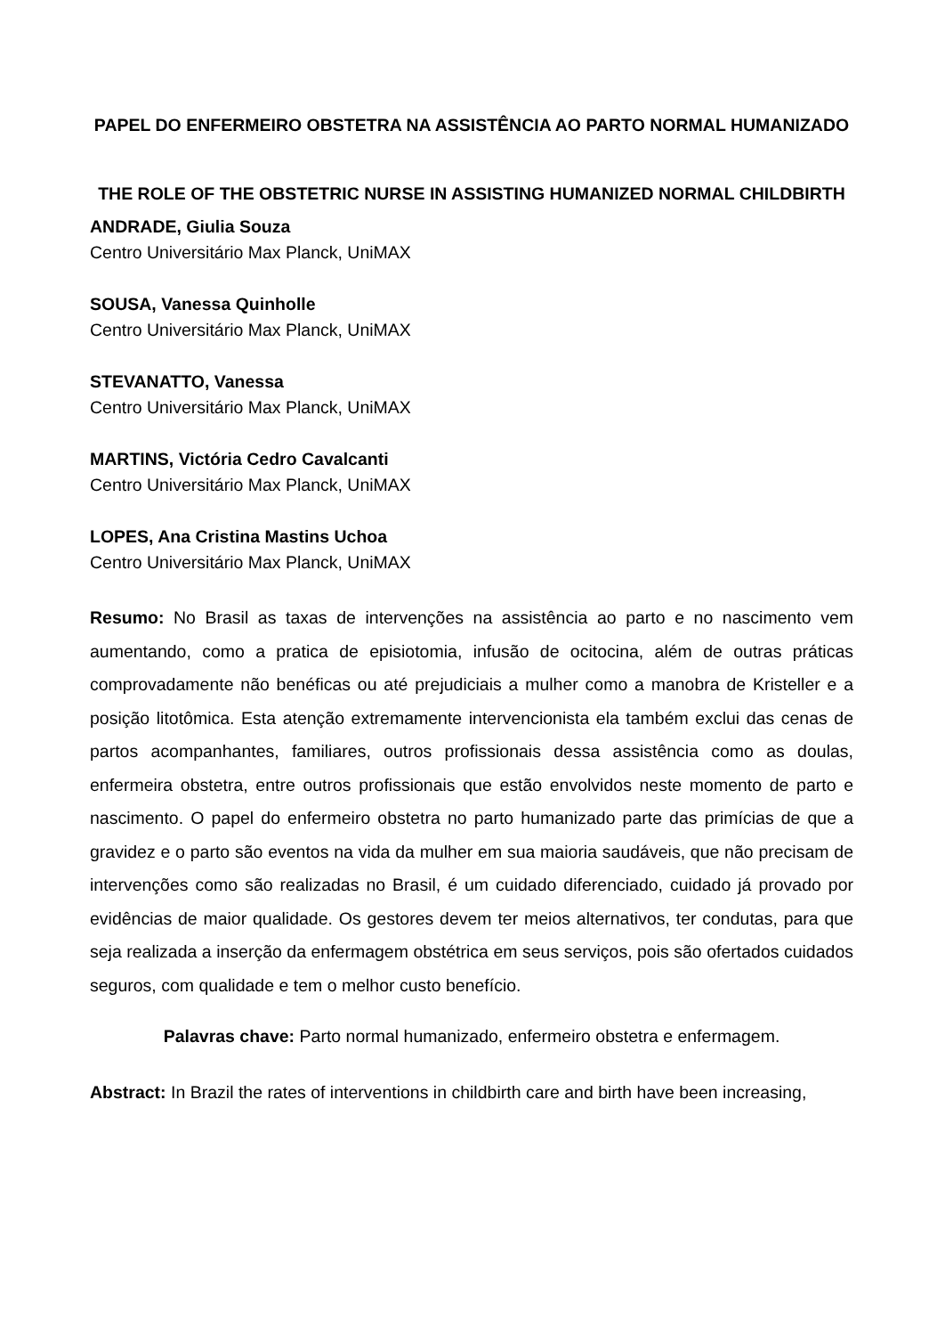PAPEL DO ENFERMEIRO OBSTETRA NA ASSISTÊNCIA AO PARTO NORMAL HUMANIZADO
THE ROLE OF THE OBSTETRIC NURSE IN ASSISTING HUMANIZED NORMAL CHILDBIRTH
ANDRADE, Giulia Souza
Centro Universitário Max Planck, UniMAX
SOUSA, Vanessa Quinholle
Centro Universitário Max Planck, UniMAX
STEVANATTO, Vanessa
Centro Universitário Max Planck, UniMAX
MARTINS, Victória Cedro Cavalcanti
Centro Universitário Max Planck, UniMAX
LOPES, Ana Cristina Mastins Uchoa
Centro Universitário Max Planck, UniMAX
Resumo: No Brasil as taxas de intervenções na assistência ao parto e no nascimento vem aumentando, como a pratica de episiotomia, infusão de ocitocina, além de outras práticas comprovadamente não benéficas ou até prejudiciais a mulher como a manobra de Kristeller e a posição litotômica. Esta atenção extremamente intervencionista ela também exclui das cenas de partos acompanhantes, familiares, outros profissionais dessa assistência como as doulas, enfermeira obstetra, entre outros profissionais que estão envolvidos neste momento de parto e nascimento. O papel do enfermeiro obstetra no parto humanizado parte das primícias de que a gravidez e o parto são eventos na vida da mulher em sua maioria saudáveis, que não precisam de intervenções como são realizadas no Brasil, é um cuidado diferenciado, cuidado já provado por evidências de maior qualidade. Os gestores devem ter meios alternativos, ter condutas, para que seja realizada a inserção da enfermagem obstétrica em seus serviços, pois são ofertados cuidados seguros, com qualidade e tem o melhor custo benefício.
Palavras chave: Parto normal humanizado, enfermeiro obstetra e enfermagem.
Abstract: In Brazil the rates of interventions in childbirth care and birth have been increasing,